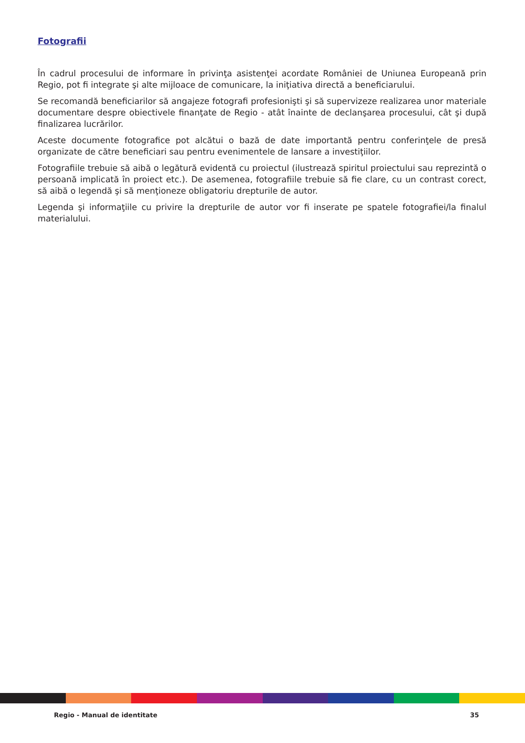Fotografii
În cadrul procesului de informare în privinţa asistenţei acordate României de Uniunea Europeană prin Regio, pot fi integrate şi alte mijloace de comunicare, la iniţiativa directă a beneficiarului.
Se recomandă beneficiarilor să angajeze fotografi profesionişti şi să supervizeze realizarea unor materiale documentare despre obiectivele finanţate de Regio - atât înainte de declanşarea procesului, cât şi după finalizarea lucrărilor.
Aceste documente fotografice pot alcătui o bază de date importantă pentru conferinţele de presă organizate de către beneficiari sau pentru evenimentele de lansare a investiţiilor.
Fotografiile trebuie să aibă o legătură evidentă cu proiectul (ilustrează spiritul proiectului sau reprezintă o persoană implicată în proiect etc.). De asemenea, fotografiile trebuie să fie clare, cu un contrast corect, să aibă o legendă şi să menţioneze obligatoriu drepturile de autor.
Legenda şi informaţiile cu privire la drepturile de autor vor fi inserate pe spatele fotografiei/la finalul materialului.
Regio - Manual de identitate 35